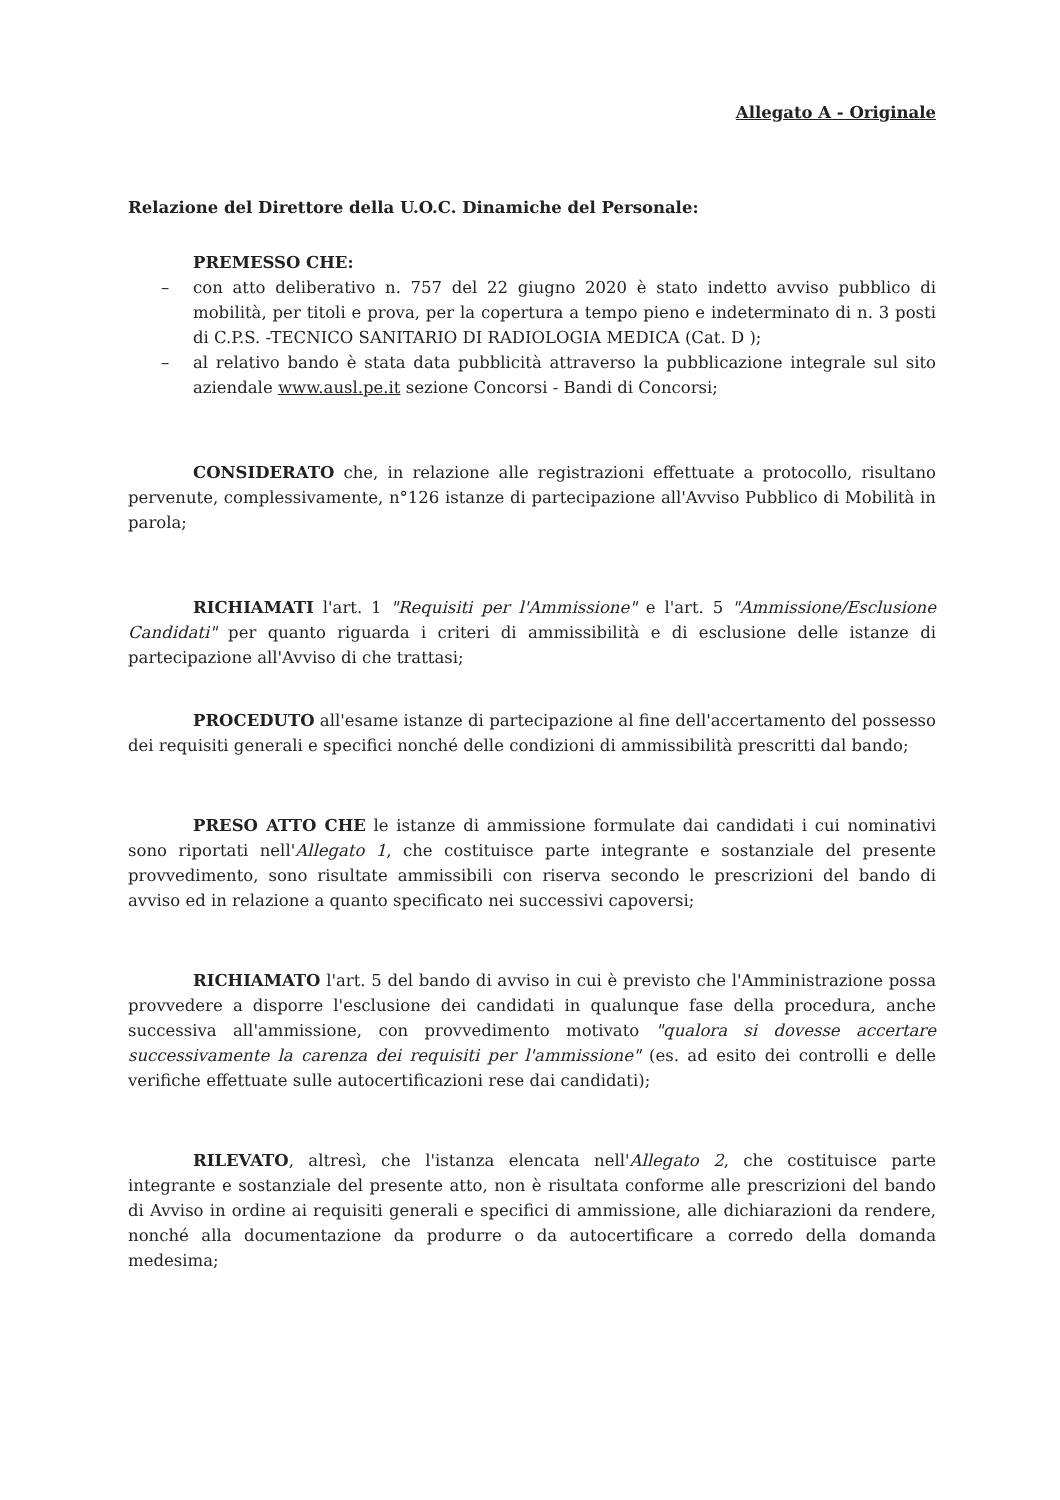Allegato A - Originale
Relazione del Direttore della U.O.C. Dinamiche del Personale:
PREMESSO CHE:
– con atto deliberativo n. 757 del 22 giugno 2020 è stato indetto avviso pubblico di mobilità, per titoli e prova, per la copertura a tempo pieno e indeterminato di n. 3 posti di C.P.S. -TECNICO SANITARIO DI RADIOLOGIA MEDICA (Cat. D );
– al relativo bando è stata data pubblicità attraverso la pubblicazione integrale sul sito aziendale www.ausl.pe.it sezione Concorsi - Bandi di Concorsi;
CONSIDERATO che, in relazione alle registrazioni effettuate a protocollo, risultano pervenute, complessivamente, n°126 istanze di partecipazione all'Avviso Pubblico di Mobilità in parola;
RICHIAMATI l'art. 1 "Requisiti per l'Ammissione" e l'art. 5 "Ammissione/Esclusione Candidati" per quanto riguarda i criteri di ammissibilità e di esclusione delle istanze di partecipazione all'Avviso di che trattasi;
PROCEDUTO all'esame istanze di partecipazione al fine dell'accertamento del possesso dei requisiti generali e specifici nonché delle condizioni di ammissibilità prescritti dal bando;
PRESO ATTO CHE le istanze di ammissione formulate dai candidati i cui nominativi sono riportati nell'Allegato 1, che costituisce parte integrante e sostanziale del presente provvedimento, sono risultate ammissibili con riserva secondo le prescrizioni del bando di avviso ed in relazione a quanto specificato nei successivi capoversi;
RICHIAMATO l'art. 5 del bando di avviso in cui è previsto che l'Amministrazione possa provvedere a disporre l'esclusione dei candidati in qualunque fase della procedura, anche successiva all'ammissione, con provvedimento motivato "qualora si dovesse accertare successivamente la carenza dei requisiti per l'ammissione" (es. ad esito dei controlli e delle verifiche effettuate sulle autocertificazioni rese dai candidati);
RILEVATO, altresì, che l'istanza elencata nell'Allegato 2, che costituisce parte integrante e sostanziale del presente atto, non è risultata conforme alle prescrizioni del bando di Avviso in ordine ai requisiti generali e specifici di ammissione, alle dichiarazioni da rendere, nonché alla documentazione da produrre o da autocertificare a corredo della domanda medesima;